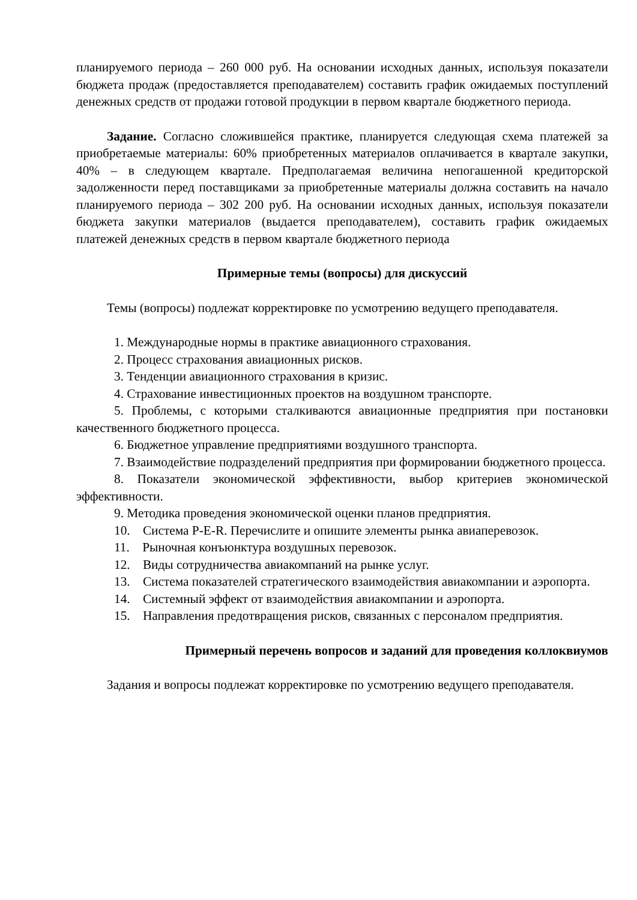планируемого периода – 260 000 руб. На основании исходных данных, используя показатели бюджета продаж (предоставляется преподавателем) составить график ожидаемых поступлений денежных средств от продажи готовой продукции в первом квартале бюджетного периода.
Задание. Согласно сложившейся практике, планируется следующая схема платежей за приобретаемые материалы: 60% приобретенных материалов оплачивается в квартале закупки, 40% – в следующем квартале. Предполагаемая величина непогашенной кредиторской задолженности перед поставщиками за приобретенные материалы должна составить на начало планируемого периода – 302 200 руб. На основании исходных данных, используя показатели бюджета закупки материалов (выдается преподавателем), составить график ожидаемых платежей денежных средств в первом квартале бюджетного периода
Примерные темы (вопросы) для дискуссий
Темы (вопросы) подлежат корректировке по усмотрению ведущего преподавателя.
1. Международные нормы в практике авиационного страхования.
2. Процесс страхования авиационных рисков.
3. Тенденции авиационного страхования в кризис.
4. Страхование инвестиционных проектов на воздушном транспорте.
5. Проблемы, с которыми сталкиваются авиационные предприятия при постановки качественного бюджетного процесса.
6. Бюджетное управление предприятиями воздушного транспорта.
7. Взаимодействие подразделений предприятия при формировании бюджетного процесса.
8. Показатели экономической эффективности, выбор критериев экономической эффективности.
9. Методика проведения экономической оценки планов предприятия.
10. Система P-E-R. Перечислите и опишите элементы рынка авиаперевозок.
11. Рыночная конъюнктура воздушных перевозок.
12. Виды сотрудничества авиакомпаний на рынке услуг.
13. Система показателей стратегического взаимодействия авиакомпании и аэропорта.
14. Системный эффект от взаимодействия авиакомпании и аэропорта.
15. Направления предотвращения рисков, связанных с персоналом предприятия.
Примерный перечень вопросов и заданий для проведения коллоквиумов
Задания и вопросы подлежат корректировке по усмотрению ведущего преподавателя.